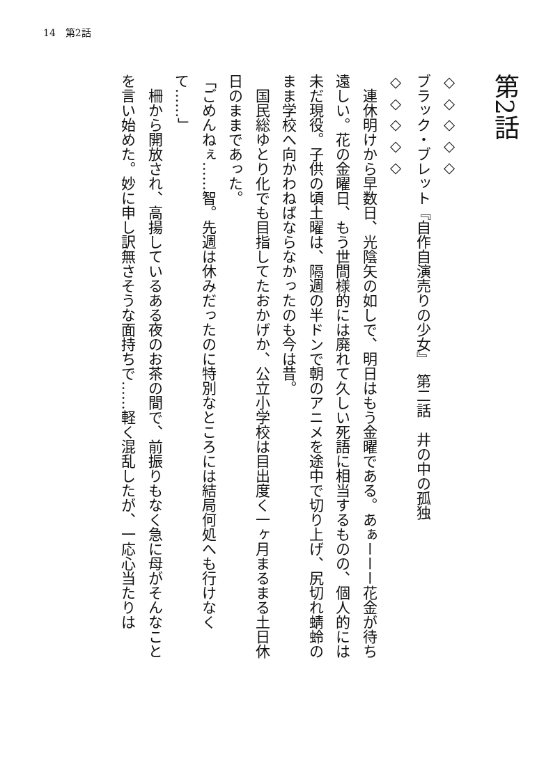14　第2話
第2話
◇ ◇ ◇ ◇ ◇
ブラック・ブレット『自作自演売りの少女』　第二話　井の中の孤独
◇ ◇ ◇ ◇ ◇
　連休明けから早数日、光陰矢の如しで、明日はもう金曜である。あぁーーー花金が待ち遠しい。花の金曜日、もう世間様的には廃れて久しい死語に相当するものの、個人的には未だ現役。子供の頃土曜は、隔週の半ドンで朝のアニメを途中で切り上げ、尻切れ蜻蛉のまま学校へ向かわねばならなかったのも今は昔。
　国民総ゆとり化でも目指してたおかげか、公立小学校は目出度く一ヶ月まるまる土日休日のままであった。
「ごめんねぇ……智。先週は休みだったのに特別なところには結局何処へも行けなくて……」
　柵から開放され、高揚しているある夜のお茶の間で、前振りもなく急に母がそんなことを言い始めた。妙に申し訳無さそうな面持ちで……軽く混乱したが、一応心当たりは